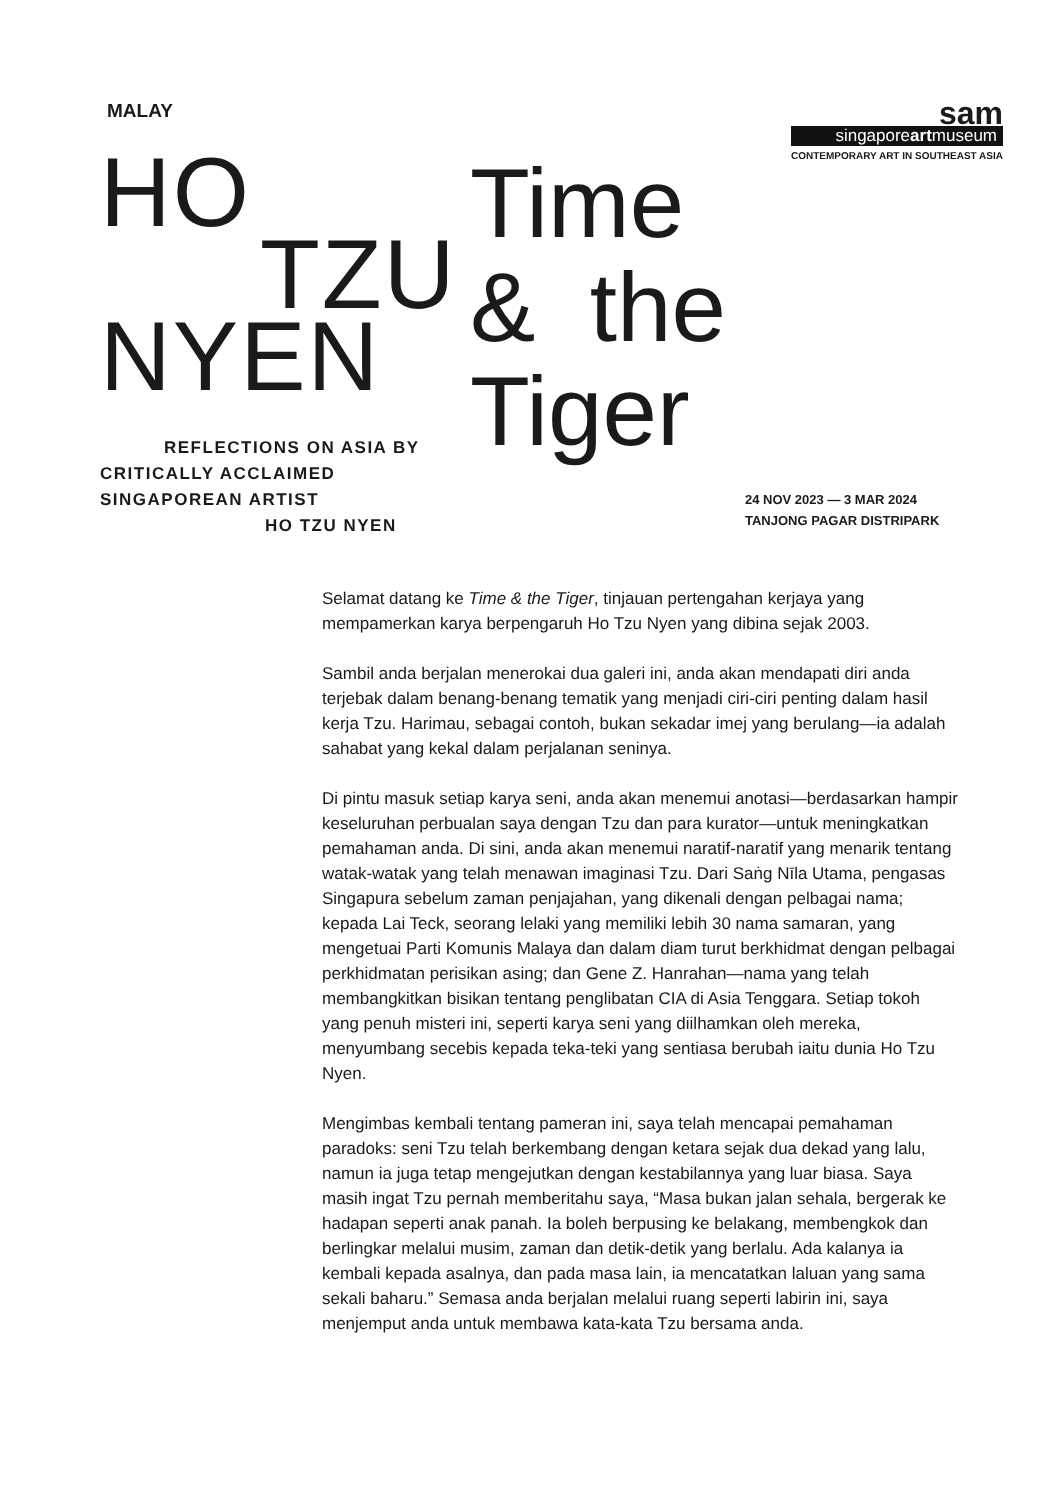MALAY
sam
singaporeartmuseum
CONTEMPORARY ART IN SOUTHEAST ASIA
HO
TZU
NYEN
REFLECTIONS ON ASIA BY
CRITICALLY ACCLAIMED
SINGAPOREAN ARTIST
HO TZU NYEN
Time
& the
Tiger
24 NOV 2023 — 3 MAR 2024
TANJONG PAGAR DISTRIPARK
Selamat datang ke Time & the Tiger, tinjauan pertengahan kerjaya yang mempamerkan karya berpengaruh Ho Tzu Nyen yang dibina sejak 2003.
Sambil anda berjalan menerokai dua galeri ini, anda akan mendapati diri anda terjebak dalam benang-benang tematik yang menjadi ciri-ciri penting dalam hasil kerja Tzu. Harimau, sebagai contoh, bukan sekadar imej yang berulang—ia adalah sahabat yang kekal dalam perjalanan seninya.
Di pintu masuk setiap karya seni, anda akan menemui anotasi—berdasarkan hampir keseluruhan perbualan saya dengan Tzu dan para kurator—untuk meningkatkan pemahaman anda. Di sini, anda akan menemui naratif-naratif yang menarik tentang watak-watak yang telah menawan imaginasi Tzu. Dari Saṅg Nīla Utama, pengasas Singapura sebelum zaman penjajahan, yang dikenali dengan pelbagai nama; kepada Lai Teck, seorang lelaki yang memiliki lebih 30 nama samaran, yang mengetuai Parti Komunis Malaya dan dalam diam turut berkhidmat dengan pelbagai perkhidmatan perisikan asing; dan Gene Z. Hanrahan—nama yang telah membangkitkan bisikan tentang penglibatan CIA di Asia Tenggara. Setiap tokoh yang penuh misteri ini, seperti karya seni yang diilhamkan oleh mereka, menyumbang secebis kepada teka-teki yang sentiasa berubah iaitu dunia Ho Tzu Nyen.
Mengimbas kembali tentang pameran ini, saya telah mencapai pemahaman paradoks: seni Tzu telah berkembang dengan ketara sejak dua dekad yang lalu, namun ia juga tetap mengejutkan dengan kestabilannya yang luar biasa. Saya masih ingat Tzu pernah memberitahu saya, “Masa bukan jalan sehala, bergerak ke hadapan seperti anak panah. Ia boleh berpusing ke belakang, membengkok dan berlingkar melalui musim, zaman dan detik-detik yang berlalu. Ada kalanya ia kembali kepada asalnya, dan pada masa lain, ia mencatatkan laluan yang sama sekali baharu.” Semasa anda berjalan melalui ruang seperti labirin ini, saya menjemput anda untuk membawa kata-kata Tzu bersama anda.